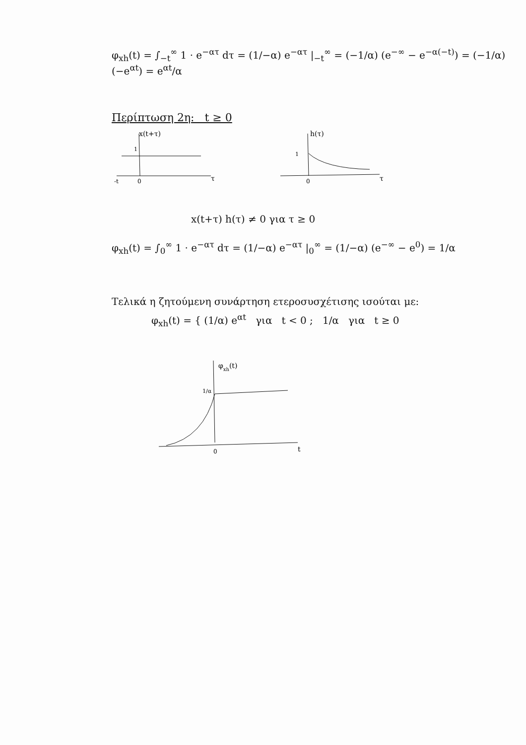φ<sub>xh</sub>(t) = ∫<sub>−t</sub><sup>∞</sup> 1 · e<sup>−ατ</sup> dτ = (1/−α) e<sup>−ατ</sup> |<sub>−t</sub><sup>∞</sup> = (−1/α) (e<sup>−∞</sup> − e<sup>−α(−t)</sup>) = (−1/α)(−e<sup>αt</sup>) = e<sup>αt</sup>/α
Περίπτωση 2η: t ≥ 0
x(t+τ)
1
-t
0
τ
h(τ)
1
0
τ
x(t+τ) h(τ) ≠ 0 για τ ≥ 0
φ<sub>xh</sub>(t) = ∫<sub>0</sub><sup>∞</sup> 1 · e<sup>−ατ</sup> dτ = (1/−α) e<sup>−ατ</sup> |<sub>0</sub><sup>∞</sup> = (1/−α) (e<sup>−∞</sup> − e<sup>0</sup>) = 1/α
Τελικά η ζητούμενη συνάρτηση ετεροσυσχέτισης ισούται με:
φ<sub>xh</sub>(t) = { (1/α) e<sup>αt</sup> για t < 0 ; 1/α για t ≥ 0
φxh(t)
1/α
0
t